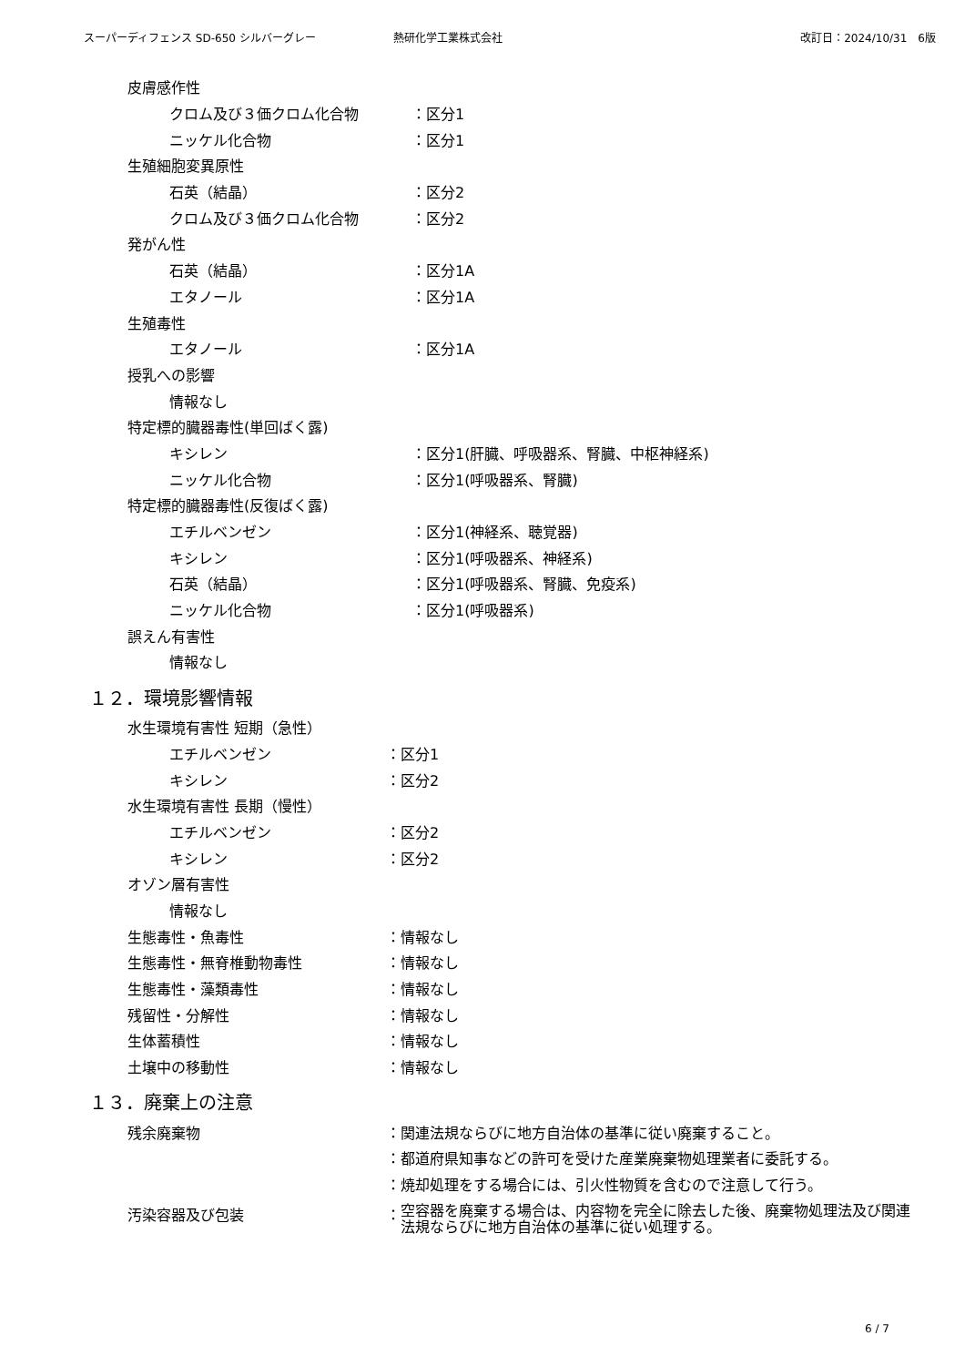スーパーディフェンス SD-650 シルバーグレー 熱研化学工業株式会社 改訂日：2024/10/31　6版
皮膚感作性
クロム及び３価クロム化合物 ：区分1
ニッケル化合物 ：区分1
生殖細胞変異原性
石英（結晶） ：区分2
クロム及び３価クロム化合物 ：区分2
発がん性
石英（結晶） ：区分1A
エタノール ：区分1A
生殖毒性
エタノール ：区分1A
授乳への影響
情報なし
特定標的臓器毒性(単回ばく露)
キシレン ：区分1(肝臓、呼吸器系、腎臓、中枢神経系)
ニッケル化合物 ：区分1(呼吸器系、腎臓)
特定標的臓器毒性(反復ばく露)
エチルベンゼン ：区分1(神経系、聴覚器)
キシレン ：区分1(呼吸器系、神経系)
石英（結晶） ：区分1(呼吸器系、腎臓、免疫系)
ニッケル化合物 ：区分1(呼吸器系)
誤えん有害性
情報なし
１２．環境影響情報
水生環境有害性 短期（急性）
エチルベンゼン ：区分1
キシレン ：区分2
水生環境有害性 長期（慢性）
エチルベンゼン ：区分2
キシレン ：区分2
オゾン層有害性
情報なし
生態毒性・魚毒性 ：情報なし
生態毒性・無脊椎動物毒性 ：情報なし
生態毒性・藻類毒性 ：情報なし
残留性・分解性 ：情報なし
生体蓄積性 ：情報なし
土壌中の移動性 ：情報なし
１３．廃棄上の注意
残余廃棄物 ：関連法規ならびに地方自治体の基準に従い廃棄すること。
：都道府県知事などの許可を受けた産業廃棄物処理業者に委託する。
：焼却処理をする場合には、引火性物質を含むので注意して行う。
汚染容器及び包装 ： 空容器を廃棄する場合は、内容物を完全に除去した後、廃棄物処理法及び関連法規ならびに地方自治体の基準に従い処理する。
6 / 7